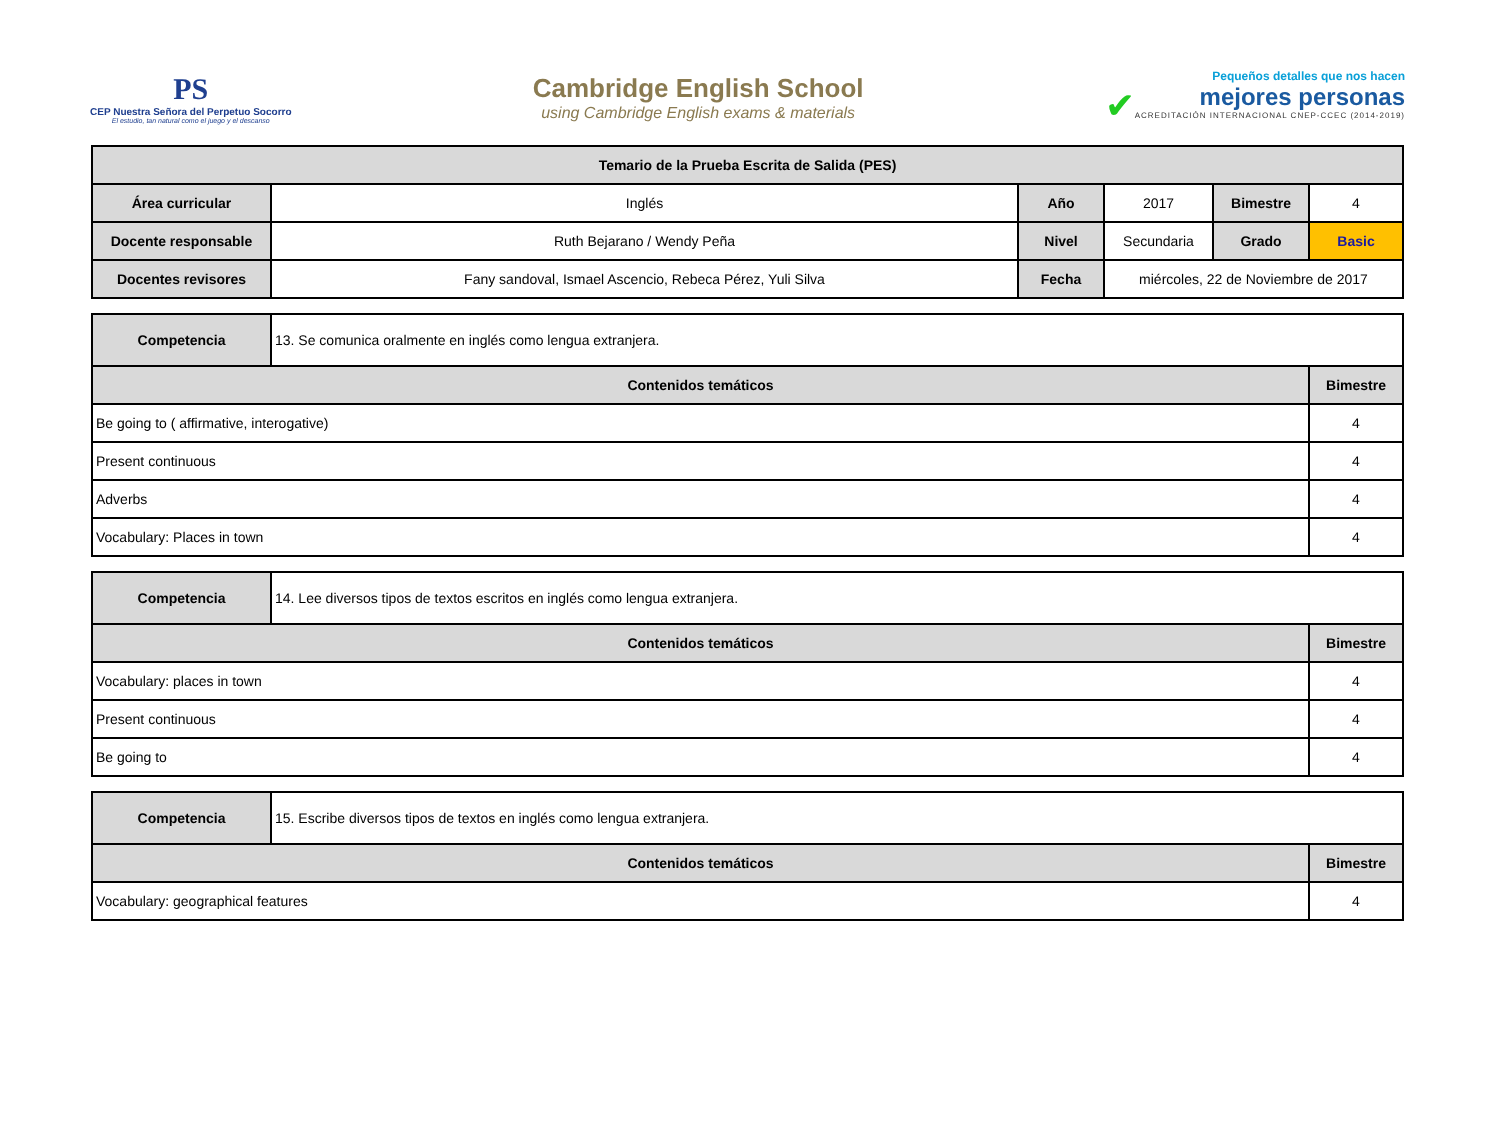PS
CEP Nuestra Señora del Perpetuo Socorro
El estudio, tan natural como el juego y el descanso
Cambridge English School
using Cambridge English exams & materials
✔
Pequeños detalles que nos hacen
mejores personas
ACREDITACIÓN INTERNACIONAL CNEP-CCEC (2014-2019)
| Temario de la Prueba Escrita de Salida (PES) | | | | | |
| --- | --- | --- | --- | --- | --- |
| Área curricular | Inglés | Año | 2017 | Bimestre | 4 |
| Docente responsable | Ruth Bejarano / Wendy Peña | Nivel | Secundaria | Grado | Basic |
| Docentes revisores | Fany sandoval, Ismael Ascencio, Rebeca Pérez, Yuli Silva | Fecha | miércoles, 22 de Noviembre de 2017 | | |
| Competencia | 13. Se comunica oralmente en inglés como lengua extranjera. | |
| Contenidos temáticos | | Bimestre |
| Be going to ( affirmative, interogative) | | 4 |
| Present continuous | | 4 |
| Adverbs | | 4 |
| Vocabulary: Places in town | | 4 |
| Competencia | 14. Lee diversos tipos de textos escritos en inglés como lengua extranjera. | |
| Contenidos temáticos | | Bimestre |
| Vocabulary: places in town | | 4 |
| Present continuous | | 4 |
| Be going to | | 4 |
| Competencia | 15. Escribe diversos tipos de textos en inglés como lengua extranjera. | |
| Contenidos temáticos | | Bimestre |
| Vocabulary: geographical features | | 4 |